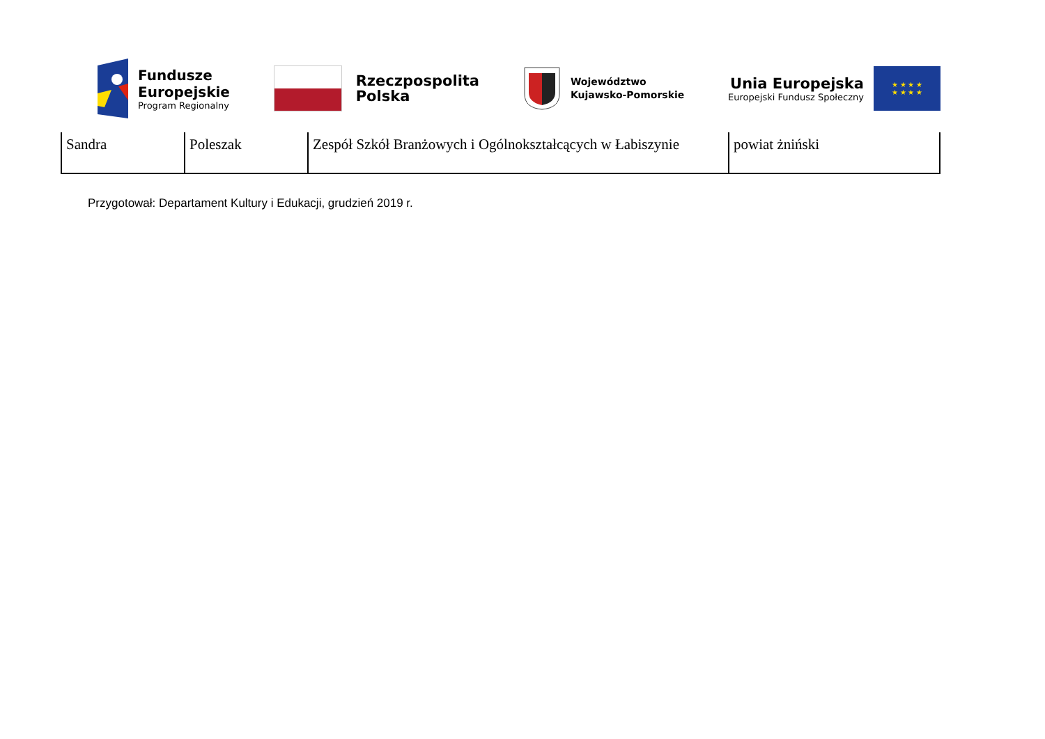Fundusze
Europejskie
Program Regionalny
Rzeczpospolita
Polska
Województwo
Kujawsko-Pomorskie
Unia Europejska
Europejski Fundusz Społeczny
★ ★ ★ ★
★ ★ ★ ★
| Sandra | Poleszak | Zespół Szkół Branżowych i Ogólnokształcących w Łabiszynie | powiat żniński |
Przygotował: Departament Kultury i Edukacji, grudzień 2019 r.